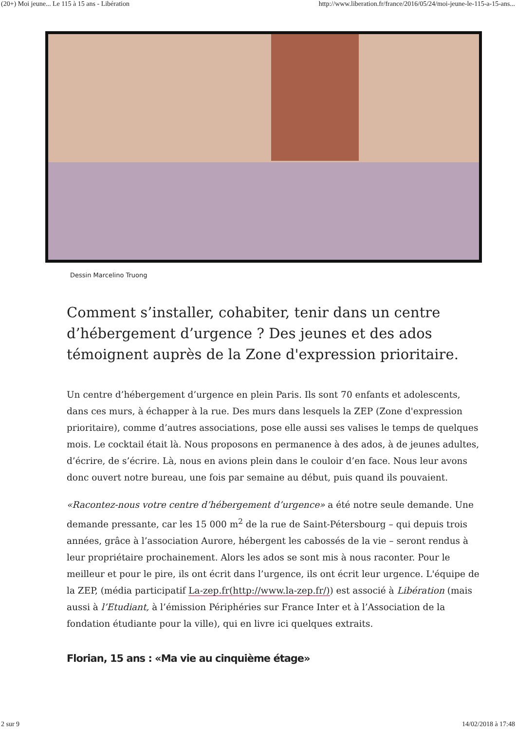(20+) Moi jeune... Le 115 à 15 ans - Libération http://www.liberation.fr/france/2016/05/24/moi-jeune-le-115-a-15-ans...
Dessin Marcelino Truong
Comment s’installer, cohabiter, tenir dans un centre d’hébergement d’urgence ? Des jeunes et des ados témoignent auprès de la Zone d'expression prioritaire.
Un centre d’hébergement d’urgence en plein Paris. Ils sont 70 enfants et adolescents, dans ces murs, à échapper à la rue. Des murs dans lesquels la ZEP (Zone d'expression prioritaire), comme d’autres associations, pose elle aussi ses valises le temps de quelques mois. Le cocktail était là. Nous proposons en permanence à des ados, à de jeunes adultes, d’écrire, de s’écrire. Là, nous en avions plein dans le couloir d’en face. Nous leur avons donc ouvert notre bureau, une fois par semaine au début, puis quand ils pouvaient.
«Racontez-nous votre centre d’hébergement d’urgence» a été notre seule demande. Une demande pressante, car les 15 000 m<sup>2</sup> de la rue de Saint-Pétersbourg – qui depuis trois années, grâce à l’association Aurore, hébergent les cabossés de la vie – seront rendus à leur propriétaire prochainement. Alors les ados se sont mis à nous raconter. Pour le meilleur et pour le pire, ils ont écrit dans l’urgence, ils ont écrit leur urgence. L'équipe de la ZEP, (média participatif La-zep.fr(http://www.la-zep.fr/)) est associé à Libération (mais aussi à l’Etudiant, à l’émission Périphéries sur France Inter et à l’Association de la fondation étudiante pour la ville), qui en livre ici quelques extraits.
Florian, 15 ans : «Ma vie au cinquième étage»
2 sur 9 14/02/2018 à 17:48